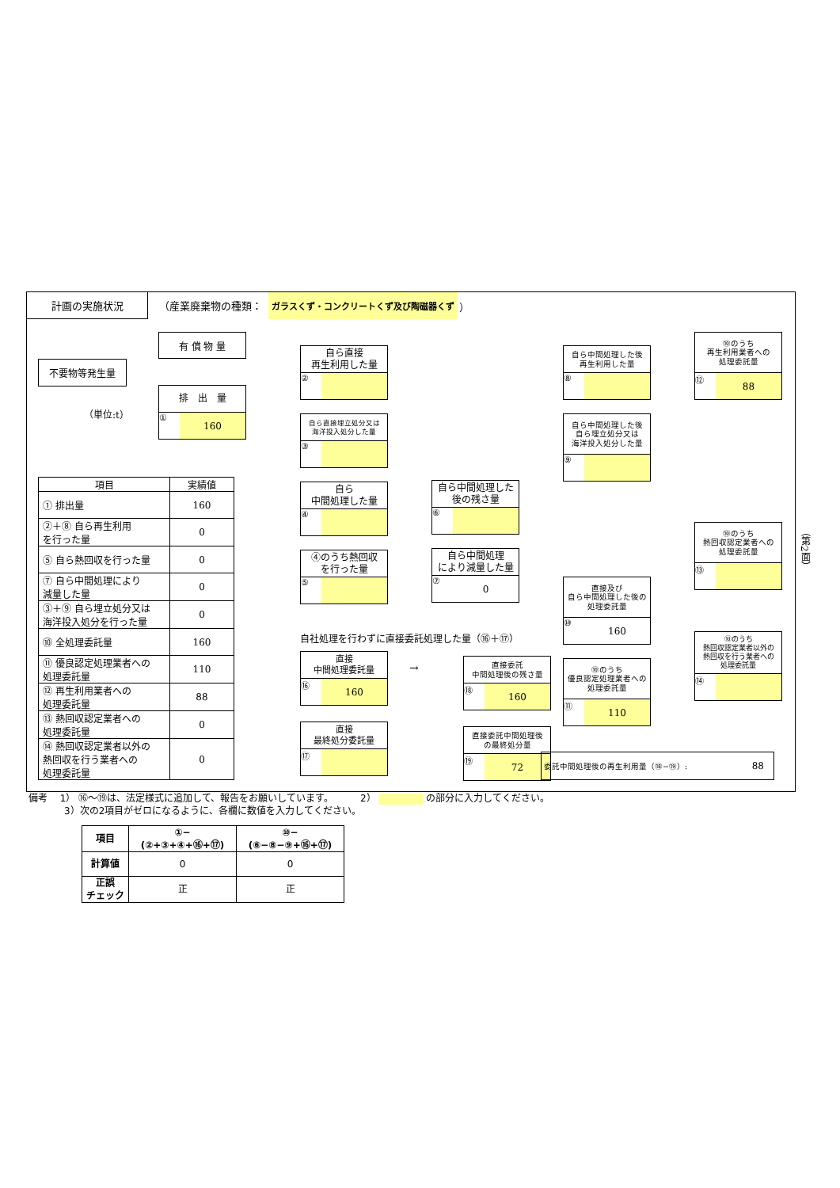計画の実施状況
（産業廃棄物の種類：
ガラスくず・コンクリートくず及び陶磁器くず
）
不要物等発生量
有 償 物 量
排　出　量
① 160
（単位:t）
| 項目 | 実績値 |
| --- | --- |
| ① 排出量 | 160 |
| ②＋⑧ 自ら再生利用 を行った量 | 0 |
| ⑤ 自ら熱回収を行った量 | 0 |
| ⑦ 自ら中間処理により 減量した量 | 0 |
| ③＋⑨ 自ら埋立処分又は 海洋投入処分を行った量 | 0 |
| ⑩ 全処理委託量 | 160 |
| ⑪ 優良認定処理業者への 処理委託量 | 110 |
| ⑫ 再生利用業者への 処理委託量 | 88 |
| ⑬ 熱回収認定業者への 処理委託量 | 0 |
| ⑭ 熱回収認定業者以外の 熱回収を行う業者への 処理委託量 | 0 |
自ら直接
再生利用した量
②
自ら直接埋立処分又は
海洋投入処分した量
③
自ら
中間処理した量
④
④のうち熱回収
を行った量
⑤
自社処理を行わずに直接委託処理した量（⑯＋⑰）
直接
中間処理委託量
⑯ 160
直接
最終処分委託量
⑰
自ら中間処理した
後の残さ量
⑥
自ら中間処理
により減量した量
⑦ 0
→
直接委託
中間処理後の残さ量
⑱ 160
直接委託中間処理後
の最終処分量
⑲ 72
自ら中間処理した後
再生利用した量
⑧
自ら中間処理した後
自ら埋立処分又は
海洋投入処分した量
⑨
直接及び
自ら中間処理した後の
処理委託量
⑩ 160
⑩のうち
優良認定処理業者への
処理委託量
⑪ 110
委託中間処理後の再生利用量（⑱−⑲）: 88
⑩のうち
再生利用業者への
処理委託量
⑫ 88
⑩のうち
熱回収認定業者への
処理委託量
⑬
⑩のうち
熱回収認定業者以外の
熱回収を行う業者への
処理委託量
⑭
（第2面）
備考　 1） ⑯～⑲は、法定様式に追加して、報告をお願いしています。　　　 2） の部分に入力してください。
3）次の2項目がゼロになるように、各欄に数値を入力してください。
| 項目 | ①−(②+③+④+⑯+⑰) | ⑩−(⑥−⑧−⑨+⑯+⑰) |
| --- | --- | --- |
| 計算値 | 0 | 0 |
| 正誤 チェック | 正 | 正 |